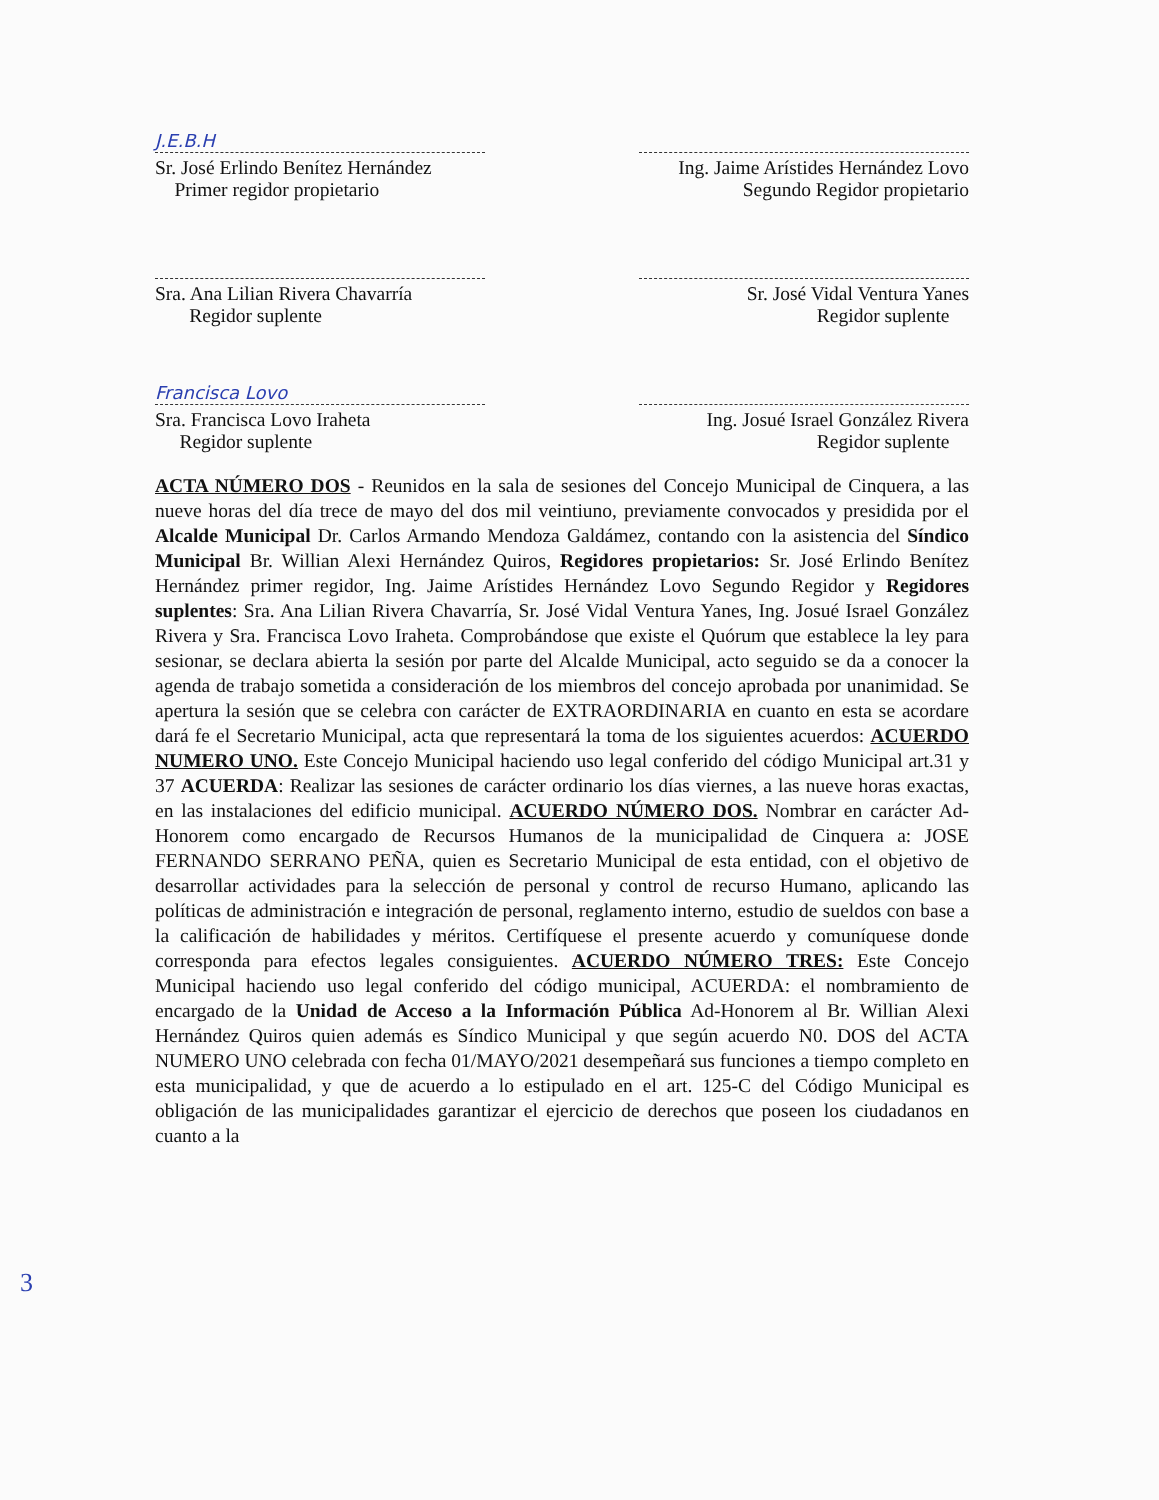J.E.B.H
Sr. José Erlindo Benítez Hernández
Primer regidor propietario
Ing. Jaime Arístides Hernández Lovo
Segundo Regidor propietario
Sra. Ana Lilian Rivera Chavarría
Regidor suplente
Sr. José Vidal Ventura Yanes
Regidor suplente
Francisca Lovo
Sra. Francisca Lovo Iraheta
Regidor suplente
Ing. Josué Israel González Rivera
Regidor suplente
ACTA NÚMERO DOS - Reunidos en la sala de sesiones del Concejo Municipal de Cinquera, a las nueve horas del día trece de mayo del dos mil veintiuno, previamente convocados y presidida por el Alcalde Municipal Dr. Carlos Armando Mendoza Galdámez, contando con la asistencia del Síndico Municipal Br. Willian Alexi Hernández Quiros, Regidores propietarios: Sr. José Erlindo Benítez Hernández primer regidor, Ing. Jaime Arístides Hernández Lovo Segundo Regidor y Regidores suplentes: Sra. Ana Lilian Rivera Chavarría, Sr. José Vidal Ventura Yanes, Ing. Josué Israel González Rivera y Sra. Francisca Lovo Iraheta. Comprobándose que existe el Quórum que establece la ley para sesionar, se declara abierta la sesión por parte del Alcalde Municipal, acto seguido se da a conocer la agenda de trabajo sometida a consideración de los miembros del concejo aprobada por unanimidad. Se apertura la sesión que se celebra con carácter de EXTRAORDINARIA en cuanto en esta se acordare dará fe el Secretario Municipal, acta que representará la toma de los siguientes acuerdos: ACUERDO NUMERO UNO. Este Concejo Municipal haciendo uso legal conferido del código Municipal art.31 y 37 ACUERDA: Realizar las sesiones de carácter ordinario los días viernes, a las nueve horas exactas, en las instalaciones del edificio municipal. ACUERDO NÚMERO DOS. Nombrar en carácter Ad-Honorem como encargado de Recursos Humanos de la municipalidad de Cinquera a: JOSE FERNANDO SERRANO PEÑA, quien es Secretario Municipal de esta entidad, con el objetivo de desarrollar actividades para la selección de personal y control de recurso Humano, aplicando las políticas de administración e integración de personal, reglamento interno, estudio de sueldos con base a la calificación de habilidades y méritos. Certifíquese el presente acuerdo y comuníquese donde corresponda para efectos legales consiguientes. ACUERDO NÚMERO TRES: Este Concejo Municipal haciendo uso legal conferido del código municipal, ACUERDA: el nombramiento de encargado de la Unidad de Acceso a la Información Pública Ad-Honorem al Br. Willian Alexi Hernández Quiros quien además es Síndico Municipal y que según acuerdo N0. DOS del ACTA NUMERO UNO celebrada con fecha 01/MAYO/2021 desempeñará sus funciones a tiempo completo en esta municipalidad, y que de acuerdo a lo estipulado en el art. 125-C del Código Municipal es obligación de las municipalidades garantizar el ejercicio de derechos que poseen los ciudadanos en cuanto a la
3